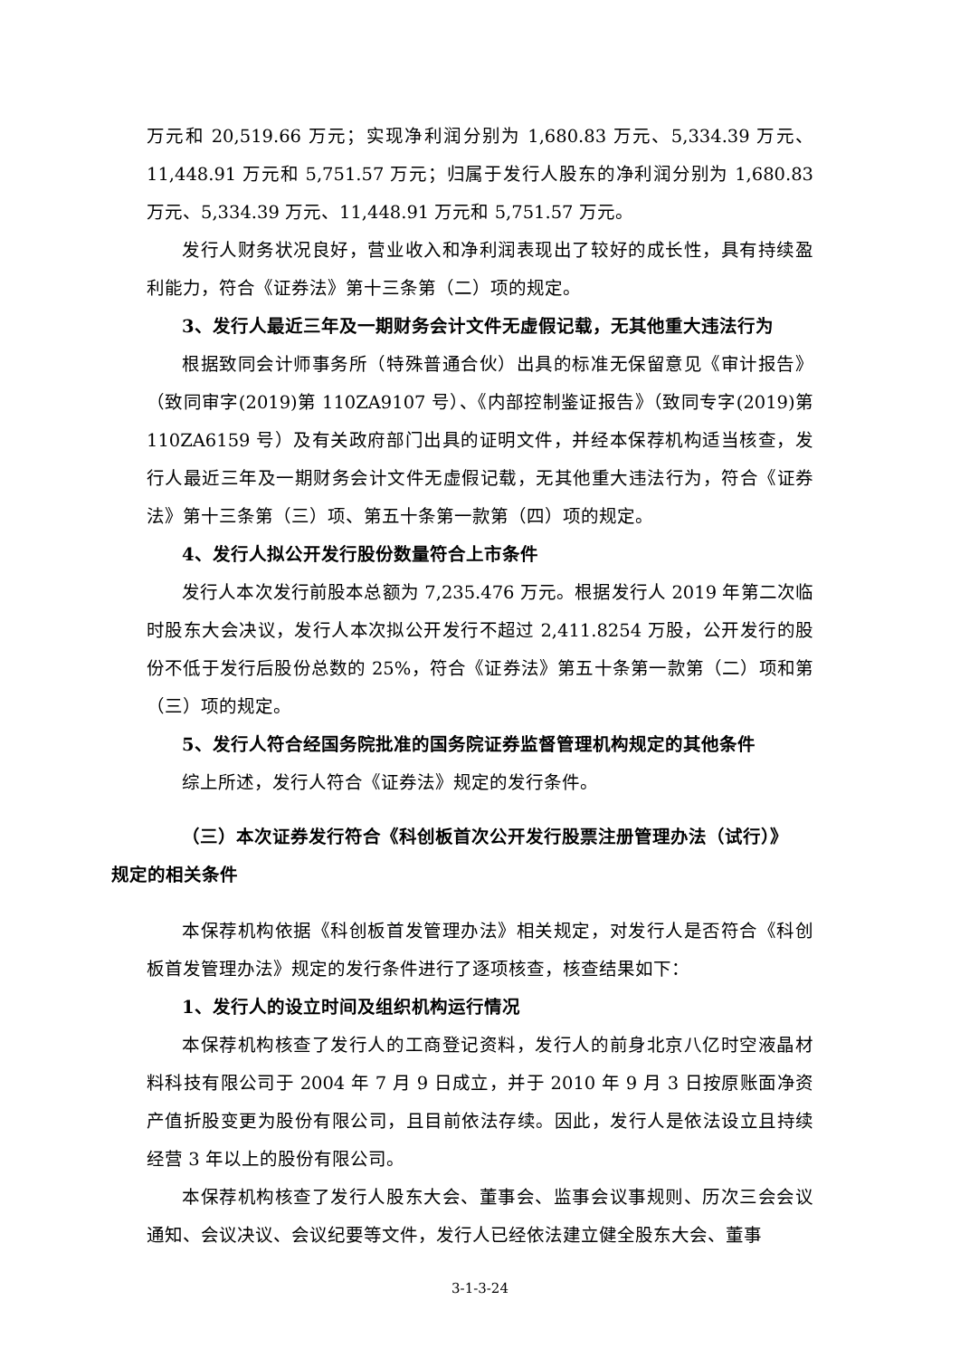万元和 20,519.66 万元；实现净利润分别为 1,680.83 万元、5,334.39 万元、11,448.91 万元和 5,751.57 万元；归属于发行人股东的净利润分别为 1,680.83 万元、5,334.39 万元、11,448.91 万元和 5,751.57 万元。
发行人财务状况良好，营业收入和净利润表现出了较好的成长性，具有持续盈利能力，符合《证券法》第十三条第（二）项的规定。
3、发行人最近三年及一期财务会计文件无虚假记载，无其他重大违法行为
根据致同会计师事务所（特殊普通合伙）出具的标准无保留意见《审计报告》（致同审字(2019)第 110ZA9107 号）、《内部控制鉴证报告》（致同专字(2019)第 110ZA6159 号）及有关政府部门出具的证明文件，并经本保荐机构适当核查，发行人最近三年及一期财务会计文件无虚假记载，无其他重大违法行为，符合《证券法》第十三条第（三）项、第五十条第一款第（四）项的规定。
4、发行人拟公开发行股份数量符合上市条件
发行人本次发行前股本总额为 7,235.476 万元。根据发行人 2019 年第二次临时股东大会决议，发行人本次拟公开发行不超过 2,411.8254 万股，公开发行的股份不低于发行后股份总数的 25%，符合《证券法》第五十条第一款第（二）项和第（三）项的规定。
5、发行人符合经国务院批准的国务院证券监督管理机构规定的其他条件
综上所述，发行人符合《证券法》规定的发行条件。
（三）本次证券发行符合《科创板首次公开发行股票注册管理办法（试行）》
规定的相关条件
本保荐机构依据《科创板首发管理办法》相关规定，对发行人是否符合《科创板首发管理办法》规定的发行条件进行了逐项核查，核查结果如下：
1、发行人的设立时间及组织机构运行情况
本保荐机构核查了发行人的工商登记资料，发行人的前身北京八亿时空液晶材料科技有限公司于 2004 年 7 月 9 日成立，并于 2010 年 9 月 3 日按原账面净资产值折股变更为股份有限公司，且目前依法存续。因此，发行人是依法设立且持续经营 3 年以上的股份有限公司。
本保荐机构核查了发行人股东大会、董事会、监事会议事规则、历次三会会议通知、会议决议、会议纪要等文件，发行人已经依法建立健全股东大会、董事
3-1-3-24